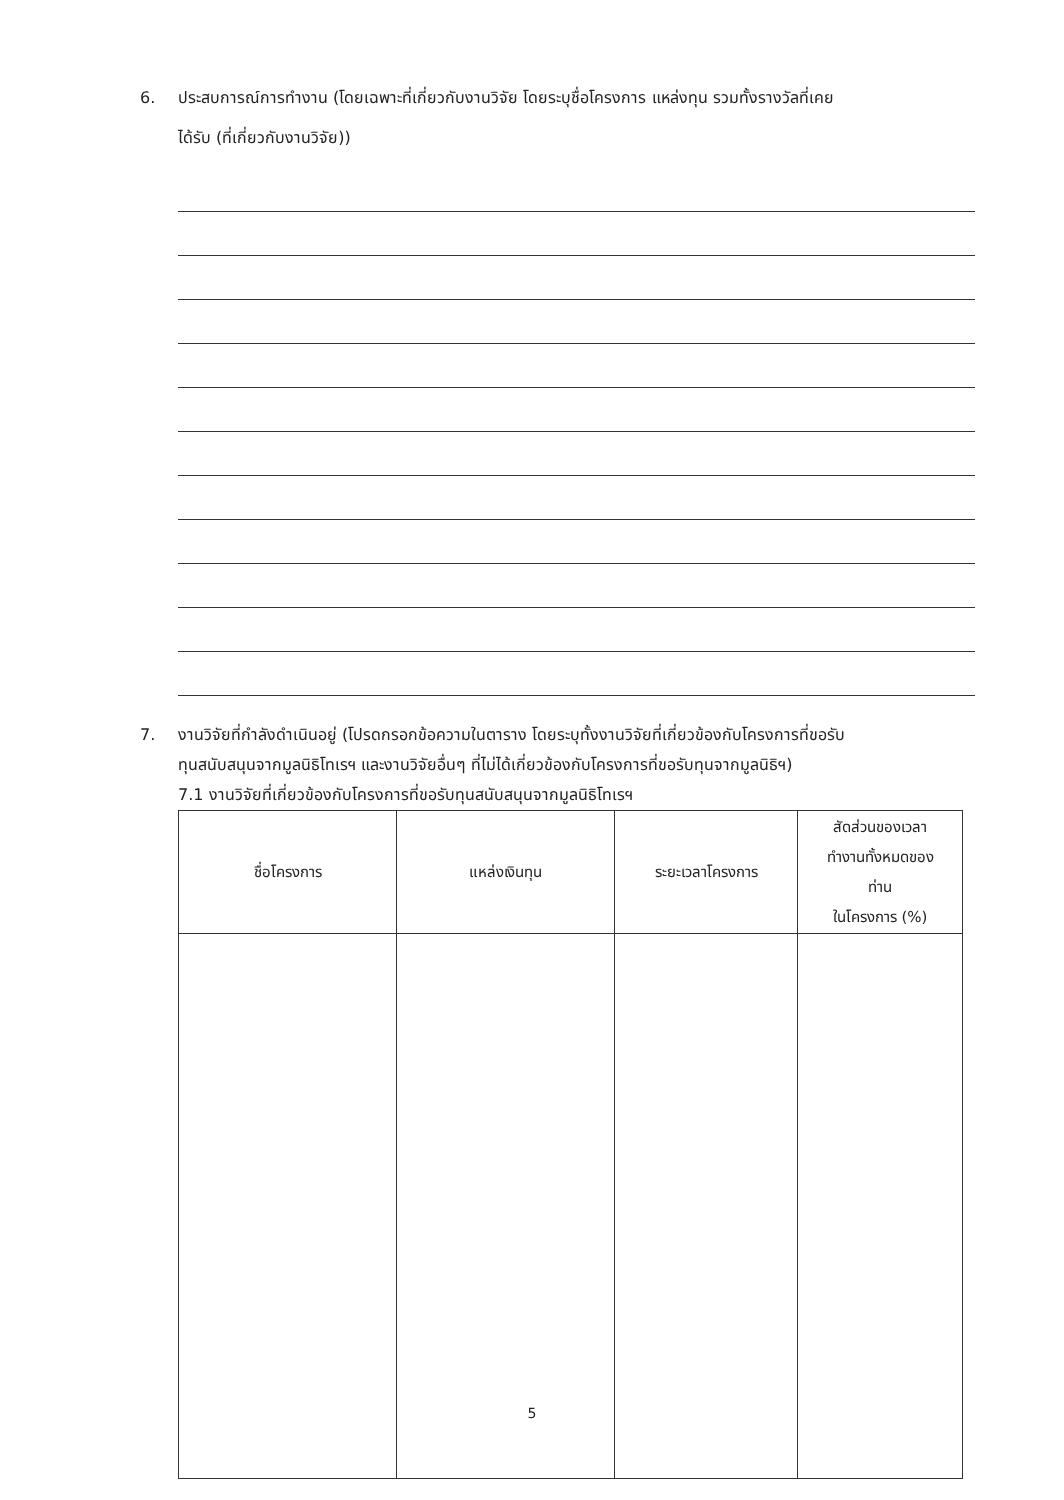6. ประสบการณ์การทำงาน (โดยเฉพาะที่เกี่ยวกับงานวิจัย โดยระบุชื่อโครงการ แหล่งทุน รวมทั้งรางวัลที่เคย
ได้รับ (ที่เกี่ยวกับงานวิจัย))
7. งานวิจัยที่กำลังดำเนินอยู่ (โปรดกรอกข้อความในตาราง โดยระบุทั้งงานวิจัยที่เกี่ยวข้องกับโครงการที่ขอรับ
ทุนสนับสนุนจากมูลนิธิโทเรฯ และงานวิจัยอื่นๆ ที่ไม่ได้เกี่ยวข้องกับโครงการที่ขอรับทุนจากมูลนิธิฯ)
7.1 งานวิจัยที่เกี่ยวข้องกับโครงการที่ขอรับทุนสนับสนุนจากมูลนิธิโทเรฯ
| ชื่อโครงการ | แหล่งเงินทุน | ระยะเวลาโครงการ | สัดส่วนของเวลา ทำงานทั้งหมดของ ท่าน ในโครงการ (%) |
| --- | --- | --- | --- |
5